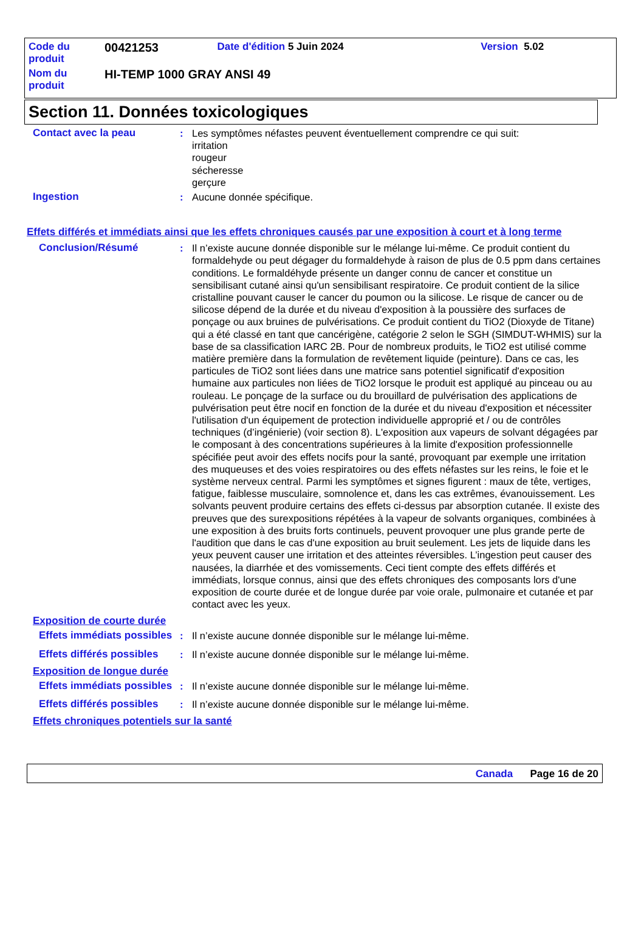| Code du produit | 00421253 | Date d'édition 5 Juin 2024 | Version 5.02 |
| Nom du produit | HI-TEMP 1000 GRAY ANSI 49 | | |
Section 11. Données toxicologiques
Contact avec la peau : Les symptômes néfastes peuvent éventuellement comprendre ce qui suit:
irritation
rougeur
sécheresse
gerçure
Ingestion : Aucune donnée spécifique.
Effets différés et immédiats ainsi que les effets chroniques causés par une exposition à court et à long terme
Conclusion/Résumé : Il n’existe aucune donnée disponible sur le mélange lui-même. Ce produit contient du formaldehyde ou peut dégager du formaldehyde à raison de plus de 0.5 ppm dans certaines conditions. Le formaldéhyde présente un danger connu de cancer et constitue un sensibilisant cutané ainsi qu'un sensibilisant respiratoire. Ce produit contient de la silice cristalline pouvant causer le cancer du poumon ou la silicose. Le risque de cancer ou de silicose dépend de la durée et du niveau d'exposition à la poussière des surfaces de ponçage ou aux bruines de pulvérisations. Ce produit contient du TiO2 (Dioxyde de Titane) qui a été classé en tant que cancérigène, catégorie 2 selon le SGH (SIMDUT-WHMIS) sur la base de sa classification IARC 2B. Pour de nombreux produits, le TiO2 est utilisé comme matière première dans la formulation de revêtement liquide (peinture). Dans ce cas, les particules de TiO2 sont liées dans une matrice sans potentiel significatif d'exposition humaine aux particules non liées de TiO2 lorsque le produit est appliqué au pinceau ou au rouleau. Le ponçage de la surface ou du brouillard de pulvérisation des applications de pulvérisation peut être nocif en fonction de la durée et du niveau d'exposition et nécessiter l'utilisation d'un équipement de protection individuelle approprié et / ou de contrôles techniques (d’ingénierie) (voir section 8). L'exposition aux vapeurs de solvant dégagées par le composant à des concentrations supérieures à la limite d'exposition professionnelle spécifiée peut avoir des effets nocifs pour la santé, provoquant par exemple une irritation des muqueuses et des voies respiratoires ou des effets néfastes sur les reins, le foie et le système nerveux central. Parmi les symptômes et signes figurent : maux de tête, vertiges, fatigue, faiblesse musculaire, somnolence et, dans les cas extrêmes, évanouissement. Les solvants peuvent produire certains des effets ci-dessus par absorption cutanée. Il existe des preuves que des surexpositions répétées à la vapeur de solvants organiques, combinées à une exposition à des bruits forts continuels, peuvent provoquer une plus grande perte de l'audition que dans le cas d'une exposition au bruit seulement. Les jets de liquide dans les yeux peuvent causer une irritation et des atteintes réversibles. L’ingestion peut causer des nausées, la diarrhée et des vomissements. Ceci tient compte des effets différés et immédiats, lorsque connus, ainsi que des effets chroniques des composants lors d'une exposition de courte durée et de longue durée par voie orale, pulmonaire et cutanée et par contact avec les yeux.
Exposition de courte durée
Effets immédiats possibles
: Il n’existe aucune donnée disponible sur le mélange lui-même.
Effets différés possibles
: Il n’existe aucune donnée disponible sur le mélange lui-même.
Exposition de longue durée
Effets immédiats possibles
: Il n’existe aucune donnée disponible sur le mélange lui-même.
Effets différés possibles
: Il n’existe aucune donnée disponible sur le mélange lui-même.
Effets chroniques potentiels sur la santé
Canada Page 16 de 20